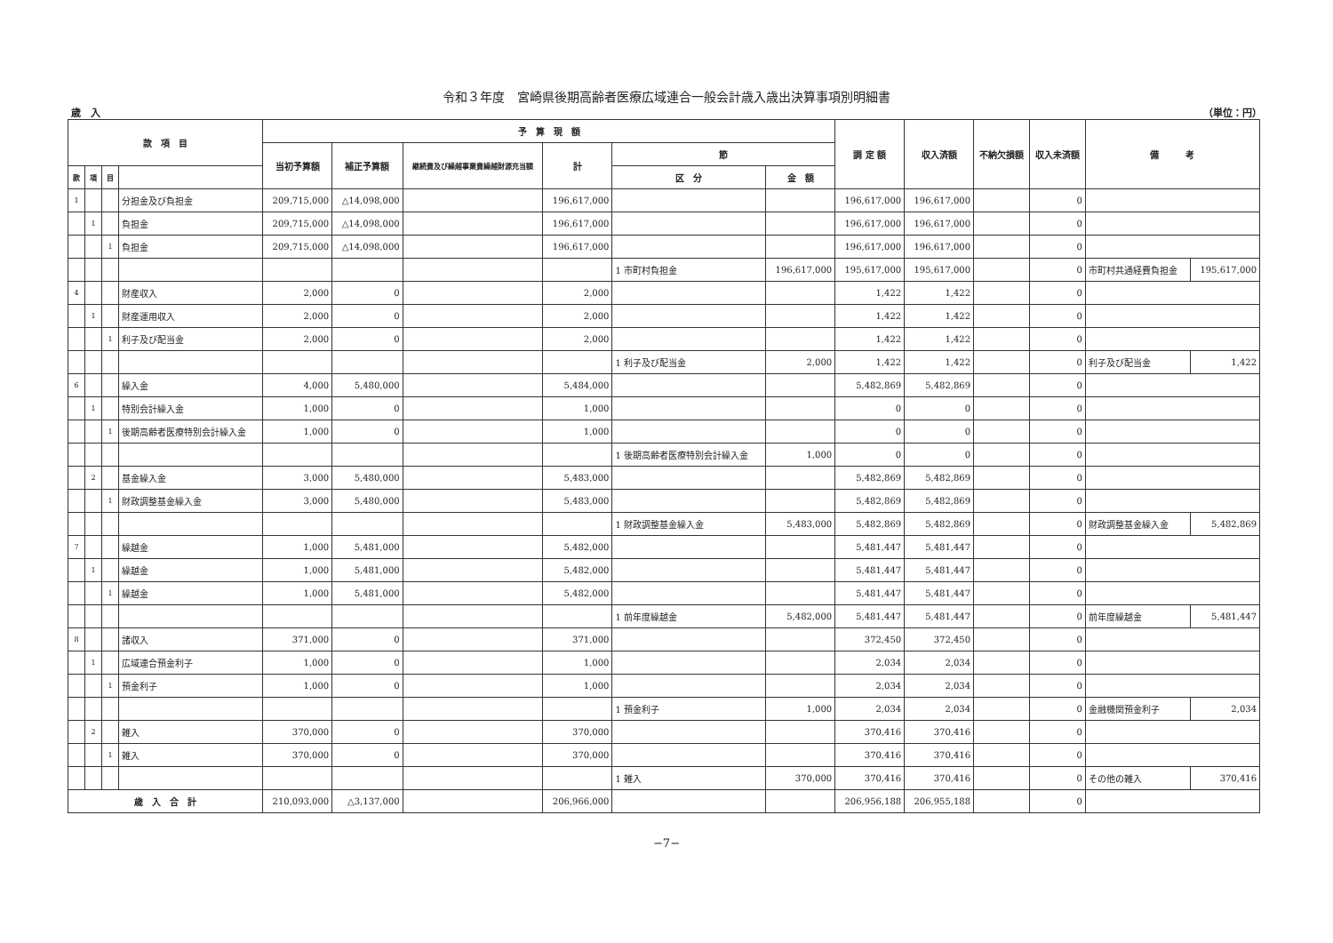令和３年度　宮崎県後期高齢者医療広域連合一般会計歳入歳出決算事項別明細書
歳　入 （単位：円）
| 款 項 目 | | | | 予 算 現 額 | | | | | | 調 定 額 | 収入済額 | 不納欠損額 | 収入未済額 | 備 考 | |
| --- | --- | --- | --- | --- | --- | --- | --- | --- | --- | --- | --- | --- | --- | --- | --- |
| | | | | 当初予算額 | 補正予算額 | 継続費及び繰越事業費繰越財源充当額 | 計 | 節 | | | | | | | |
| 款 | 項 | 目 | | | | | | 区 分 | 金 額 | | | | | | |
| 1 | | | 分担金及び負担金 | 209,715,000 | △14,098,000 | | 196,617,000 | | | 196,617,000 | 196,617,000 | | 0 | | |
| | 1 | | 負担金 | 209,715,000 | △14,098,000 | | 196,617,000 | | | 196,617,000 | 196,617,000 | | 0 | | |
| | | 1 | 負担金 | 209,715,000 | △14,098,000 | | 196,617,000 | | | 196,617,000 | 196,617,000 | | 0 | | |
| | | | | | | | | 1 市町村負担金 | 196,617,000 | 195,617,000 | 195,617,000 | | 0 | 市町村共通経費負担金 | 195,617,000 |
| 4 | | | 財産収入 | 2,000 | 0 | | 2,000 | | | 1,422 | 1,422 | | 0 | | |
| | 1 | | 財産運用収入 | 2,000 | 0 | | 2,000 | | | 1,422 | 1,422 | | 0 | | |
| | | 1 | 利子及び配当金 | 2,000 | 0 | | 2,000 | | | 1,422 | 1,422 | | 0 | | |
| | | | | | | | | 1 利子及び配当金 | 2,000 | 1,422 | 1,422 | | 0 | 利子及び配当金 | 1,422 |
| 6 | | | 繰入金 | 4,000 | 5,480,000 | | 5,484,000 | | | 5,482,869 | 5,482,869 | | 0 | | |
| | 1 | | 特別会計繰入金 | 1,000 | 0 | | 1,000 | | | 0 | 0 | | 0 | | |
| | | 1 | 後期高齢者医療特別会計繰入金 | 1,000 | 0 | | 1,000 | | | 0 | 0 | | 0 | | |
| | | | | | | | | 1 後期高齢者医療特別会計繰入金 | 1,000 | 0 | 0 | | 0 | | |
| | 2 | | 基金繰入金 | 3,000 | 5,480,000 | | 5,483,000 | | | 5,482,869 | 5,482,869 | | 0 | | |
| | | 1 | 財政調整基金繰入金 | 3,000 | 5,480,000 | | 5,483,000 | | | 5,482,869 | 5,482,869 | | 0 | | |
| | | | | | | | | 1 財政調整基金繰入金 | 5,483,000 | 5,482,869 | 5,482,869 | | 0 | 財政調整基金繰入金 | 5,482,869 |
| 7 | | | 繰越金 | 1,000 | 5,481,000 | | 5,482,000 | | | 5,481,447 | 5,481,447 | | 0 | | |
| | 1 | | 繰越金 | 1,000 | 5,481,000 | | 5,482,000 | | | 5,481,447 | 5,481,447 | | 0 | | |
| | | 1 | 繰越金 | 1,000 | 5,481,000 | | 5,482,000 | | | 5,481,447 | 5,481,447 | | 0 | | |
| | | | | | | | | 1 前年度繰越金 | 5,482,000 | 5,481,447 | 5,481,447 | | 0 | 前年度繰越金 | 5,481,447 |
| 8 | | | 諸収入 | 371,000 | 0 | | 371,000 | | | 372,450 | 372,450 | | 0 | | |
| | 1 | | 広域連合預金利子 | 1,000 | 0 | | 1,000 | | | 2,034 | 2,034 | | 0 | | |
| | | 1 | 預金利子 | 1,000 | 0 | | 1,000 | | | 2,034 | 2,034 | | 0 | | |
| | | | | | | | | 1 預金利子 | 1,000 | 2,034 | 2,034 | | 0 | 金融機関預金利子 | 2,034 |
| | 2 | | 雑入 | 370,000 | 0 | | 370,000 | | | 370,416 | 370,416 | | 0 | | |
| | | 1 | 雑入 | 370,000 | 0 | | 370,000 | | | 370,416 | 370,416 | | 0 | | |
| | | | | | | | | 1 雑入 | 370,000 | 370,416 | 370,416 | | 0 | その他の雑入 | 370,416 |
| 歳 入 合 計 | | | | 210,093,000 | △3,137,000 | | 206,966,000 | | | 206,956,188 | 206,955,188 | | 0 | | |
−7−